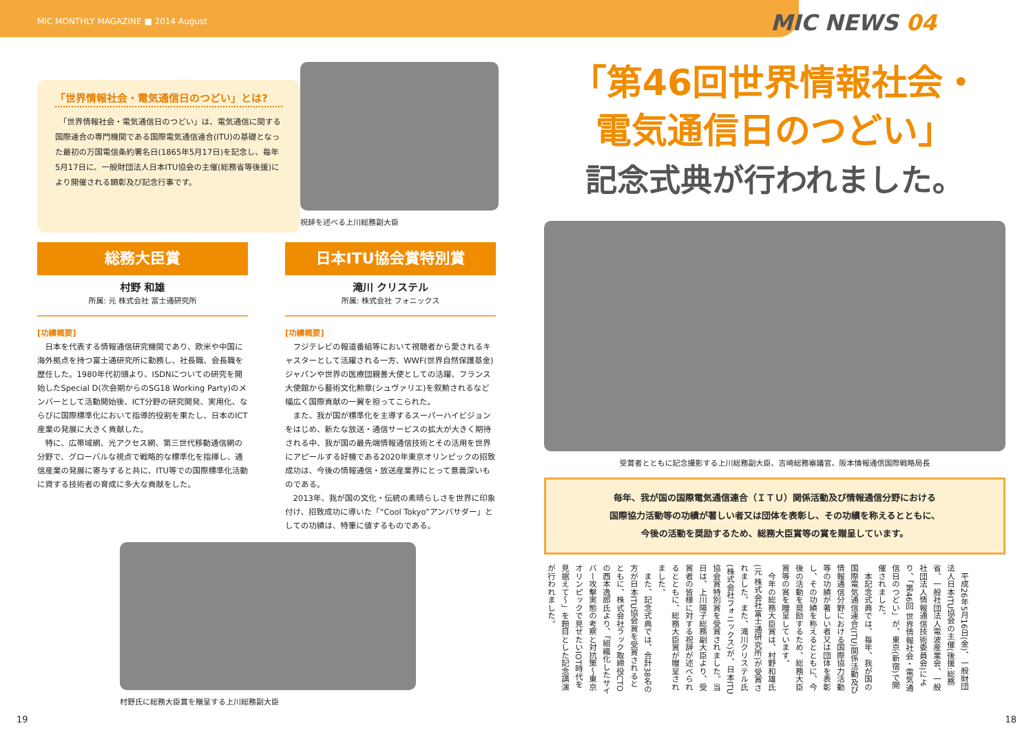MIC MONTHLY MAGAZINE ■ 2014 August
MIC NEWS 04
「世界情報社会・電気通信日のつどい」とは?
　「世界情報社会・電気通信日のつどい」は、電気通信に関する国際連合の専門機関である国際電気通信連合(ITU)の基礎となった最初の万国電信条約署名日(1865年5月17日)を記念し、毎年5月17日に、一般財団法人日本ITU協会の主催(総務省等後援)により開催される顕彰及び記念行事です。
祝辞を述べる上川総務副大臣
総務大臣賞
村野 和雄
所属: 元 株式会社 富士通研究所
[功績概要]
　日本を代表する情報通信研究機関であり、欧米や中国に海外拠点を持つ富士通研究所に勤務し、社長職、会長職を歴任した。1980年代初頭より、ISDNについての研究を開始したSpecial D(次会期からのSG18 Working Party)のメンバーとして活動開始後、ICT分野の研究開発、実用化、ならびに国際標準化において指導的役割を果たし、日本のICT産業の発展に大きく貢献した。
　特に、広帯域網、光アクセス網、第三世代移動通信網の分野で、グローバルな視点で戦略的な標準化を指揮し、通信産業の発展に寄与すると共に、ITU等での国際標準化活動に資する技術者の育成に多大な貢献をした。
日本ITU協会賞特別賞
滝川 クリステル
所属: 株式会社 フォニックス
[功績概要]
　フジテレビの報道番組等において視聴者から愛されるキャスターとして活躍される一方、WWF(世界自然保護基金)ジャパンや世界の医療団親善大使としての活躍、フランス大使館から藝術文化勲章(シュヴァリエ)を叙勲されるなど幅広く国際貢献の一翼を担ってこられた。
　また、我が国が標準化を主導するスーパーハイビジョンをはじめ、新たな放送・通信サービスの拡大が大きく期待される中、我が国の最先端情報通信技術とその活用を世界にアピールする好機である2020年東京オリンピックの招致成功は、今後の情報通信・放送産業界にとって意義深いものである。
　2013年、我が国の文化・伝統の素晴らしさを世界に印象付け、招致成功に導いた「“Cool Tokyo”アンバサダー」としての功績は、特筆に値するものである。
村野氏に総務大臣賞を贈呈する上川総務副大臣
「第46回世界情報社会・
電気通信日のつどい」
記念式典が行われました。
受賞者とともに記念撮影する上川総務副大臣、吉崎総務審議官、阪本情報通信国際戦略局長
毎年、我が国の国際電気通信連合（ＩＴＵ）関係活動及び情報通信分野における
国際協力活動等の功績が著しい者又は団体を表彰し、その功績を称えるとともに、
今後の活動を奨励するため、総務大臣賞等の賞を贈呈しています。
　平成26年5月16日(金)、一般財団法人日本ITU協会の主催(後援:総務省、一般社団法人電波産業会、一般社団法人情報通信技術委員会)により、「第46回 世界情報社会・電気通信日のつどい」が、東京(新宿)で開催されました。
　本記念式典では、毎年、我が国の国際電気通信連合(ITU)関係活動及び情報通信分野における国際協力活動等の功績が著しい者又は団体を表彰し、その功績を称えるとともに、今後の活動を奨励するため、総務大臣賞等の賞を贈呈しています。
　今年の総務大臣賞は、村野和雄氏(元 株式会社富士通研究所)が受賞されました。また、滝川クリステル氏(株式会社フォニックス)が、日本ITU協会賞特別賞を受賞されました。当日は、上川陽子総務副大臣より、受賞者の皆様に対する祝辞が述べられるとともに、総務大臣賞が贈呈されました。
　また、記念式典では、合計38名の方が日本ITU協会賞を受賞されるとともに、株式会社ラック取締役CTOの西本逸郎氏より、「組織化したサイバー攻撃実態の考察と対抗策〜東京オリンピックで見せたいIOT時代を見据えて〜」を題目とした記念講演が行われました。
19 18